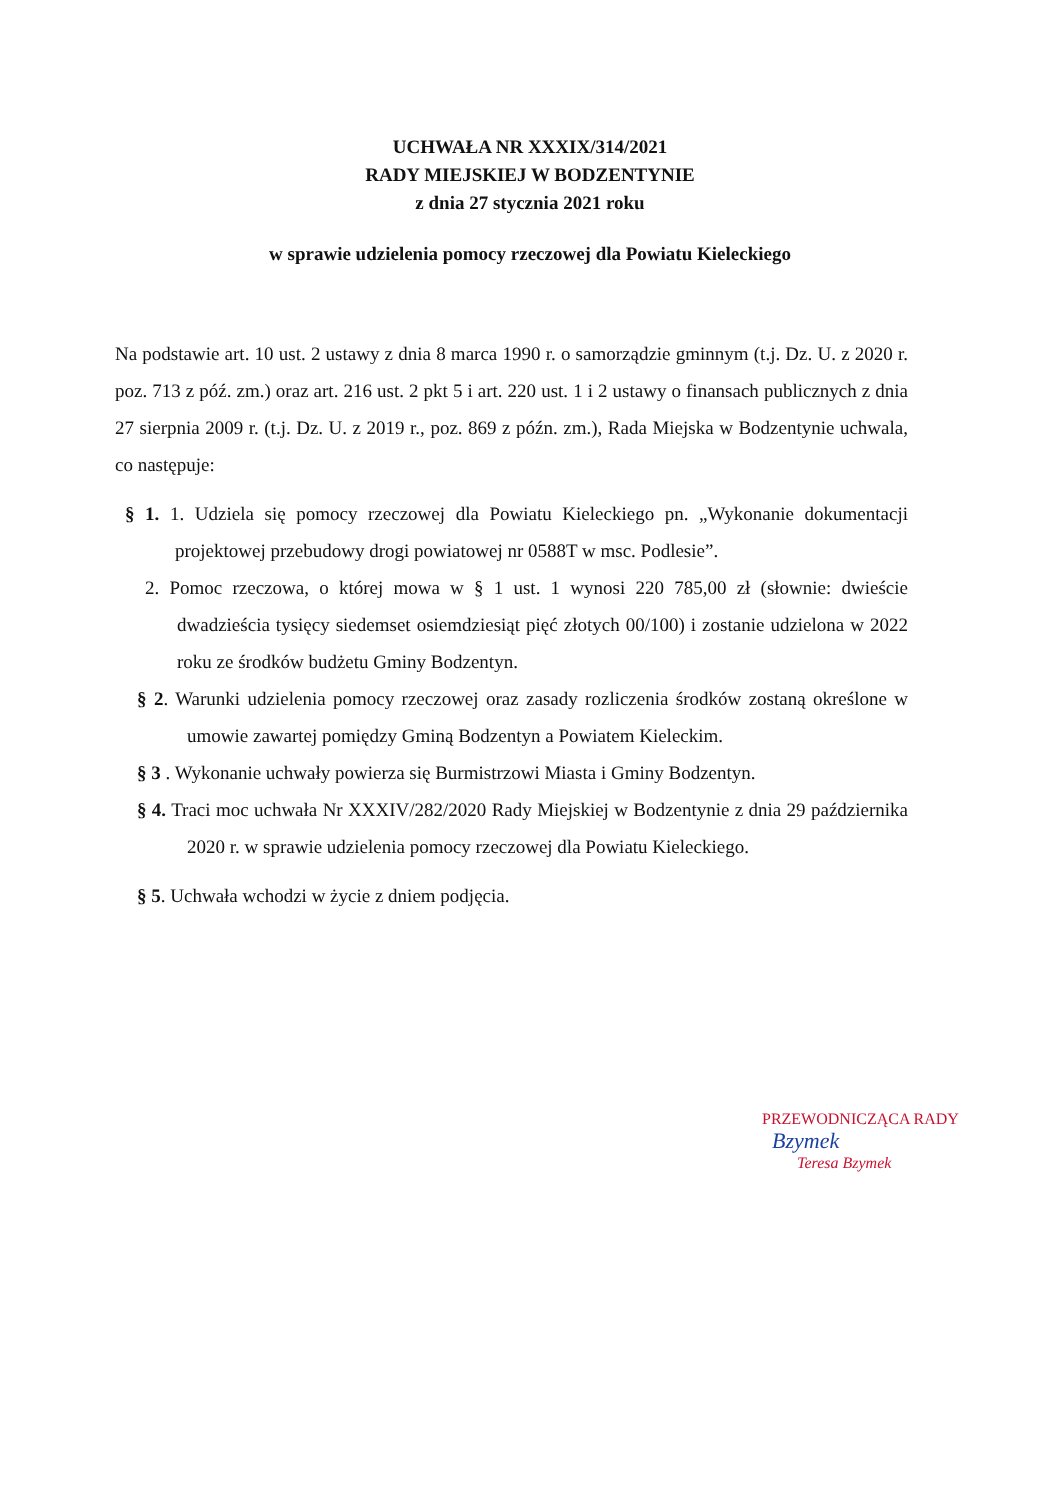UCHWAŁA NR XXXIX/314/2021
RADY MIEJSKIEJ W BODZENTYNIE
z dnia 27 stycznia 2021 roku
w sprawie udzielenia pomocy rzeczowej dla Powiatu Kieleckiego
Na podstawie art. 10 ust. 2 ustawy z dnia 8 marca 1990 r. o samorządzie gminnym (t.j. Dz. U. z 2020 r. poz. 713 z póź. zm.) oraz art. 216 ust. 2 pkt 5 i art. 220 ust. 1 i 2 ustawy o finansach publicznych z dnia 27 sierpnia 2009 r. (t.j. Dz. U. z 2019 r., poz. 869 z późn. zm.), Rada Miejska w Bodzentynie uchwala, co następuje:
§ 1. 1. Udziela się pomocy rzeczowej dla Powiatu Kieleckiego pn. „Wykonanie dokumentacji projektowej przebudowy drogi powiatowej nr 0588T w msc. Podlesie”.
2. Pomoc rzeczowa, o której mowa w § 1 ust. 1 wynosi 220 785,00 zł (słownie: dwieście dwadzieścia tysięcy siedemset osiemdziesiąt pięć złotych 00/100) i zostanie udzielona w 2022 roku ze środków budżetu Gminy Bodzentyn.
§ 2. Warunki udzielenia pomocy rzeczowej oraz zasady rozliczenia środków zostaną określone w umowie zawartej pomiędzy Gminą Bodzentyn a Powiatem Kieleckim.
§ 3 . Wykonanie uchwały powierza się Burmistrzowi Miasta i Gminy Bodzentyn.
§ 4. Traci moc uchwała Nr XXXIV/282/2020 Rady Miejskiej w Bodzentynie z dnia 29 października 2020 r. w sprawie udzielenia pomocy rzeczowej dla Powiatu Kieleckiego.
§ 5. Uchwała wchodzi w życie z dniem podjęcia.
PRZEWODNICZĄCA RADY
Bzymek
Teresa Bzymek